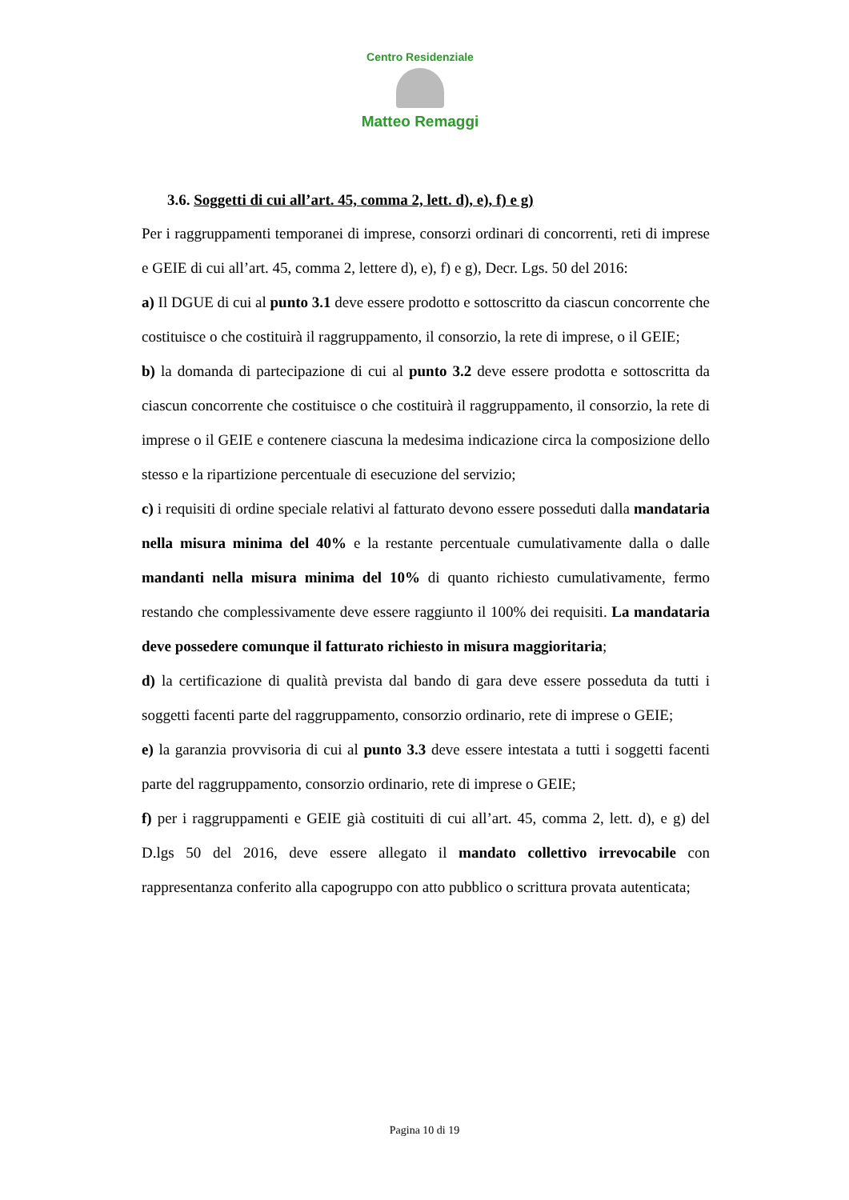Centro Residenziale
Matteo Remaggi
3.6. Soggetti di cui all’art. 45, comma 2, lett. d), e), f) e g)
Per i raggruppamenti temporanei di imprese, consorzi ordinari di concorrenti, reti di imprese e GEIE di cui all’art. 45, comma 2, lettere d), e), f) e g), Decr. Lgs. 50 del 2016:
a) Il DGUE di cui al punto 3.1 deve essere prodotto e sottoscritto da ciascun concorrente che costituisce o che costituirà il raggruppamento, il consorzio, la rete di imprese, o il GEIE;
b) la domanda di partecipazione di cui al punto 3.2 deve essere prodotta e sottoscritta da ciascun concorrente che costituisce o che costituirà il raggruppamento, il consorzio, la rete di imprese o il GEIE e contenere ciascuna la medesima indicazione circa la composizione dello stesso e la ripartizione percentuale di esecuzione del servizio;
c) i requisiti di ordine speciale relativi al fatturato devono essere posseduti dalla mandataria nella misura minima del 40% e la restante percentuale cumulativamente dalla o dalle mandanti nella misura minima del 10% di quanto richiesto cumulativamente, fermo restando che complessivamente deve essere raggiunto il 100% dei requisiti. La mandataria deve possedere comunque il fatturato richiesto in misura maggioritaria;
d) la certificazione di qualità prevista dal bando di gara deve essere posseduta da tutti i soggetti facenti parte del raggruppamento, consorzio ordinario, rete di imprese o GEIE;
e) la garanzia provvisoria di cui al punto 3.3 deve essere intestata a tutti i soggetti facenti parte del raggruppamento, consorzio ordinario, rete di imprese o GEIE;
f) per i raggruppamenti e GEIE già costituiti di cui all’art. 45, comma 2, lett. d), e g) del D.lgs 50 del 2016, deve essere allegato il mandato collettivo irrevocabile con rappresentanza conferito alla capogruppo con atto pubblico o scrittura provata autenticata;
Pagina 10 di 19